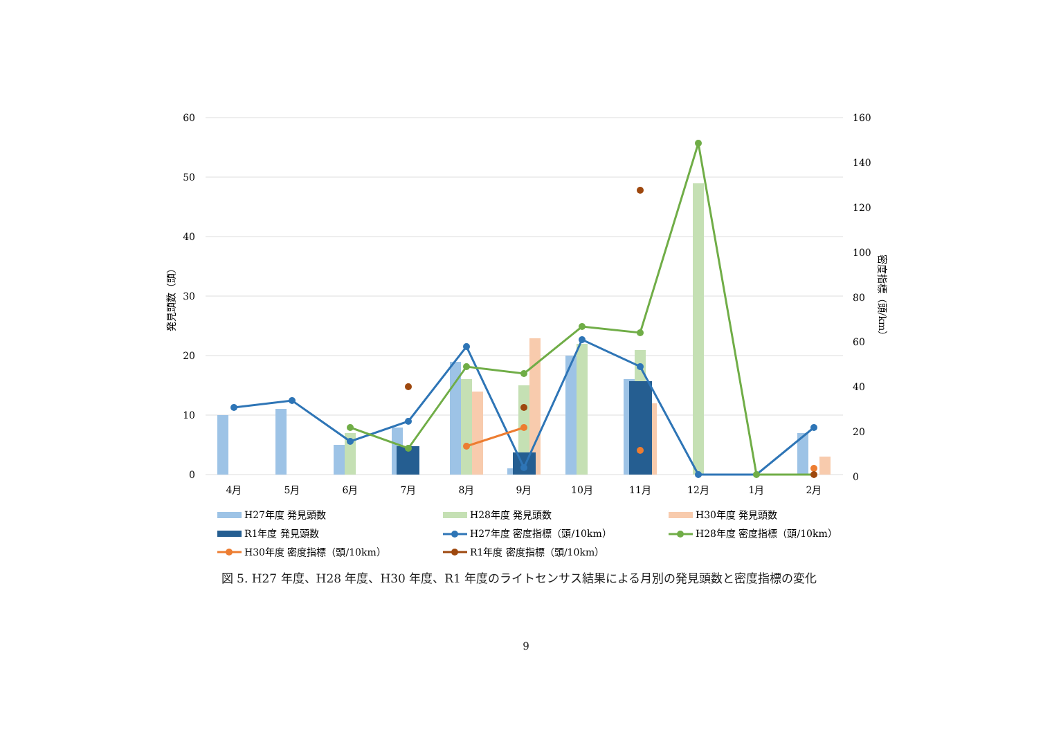60
50
40
30
20
10
0
160
140
120
100
80
60
40
20
0
発見頭数（頭）
密度指標（頭/km）
4月
5月
6月
7月
8月
9月
10月
11月
12月
1月
2月
H27年度 発見頭数
H28年度 発見頭数
H30年度 発見頭数
R1年度 発見頭数
H27年度 密度指標（頭/10km）
H28年度 密度指標（頭/10km）
H30年度 密度指標（頭/10km）
R1年度 密度指標（頭/10km）
図 5. H27 年度、H28 年度、H30 年度、R1 年度のライトセンサス結果による月別の発見頭数と密度指標の変化
9